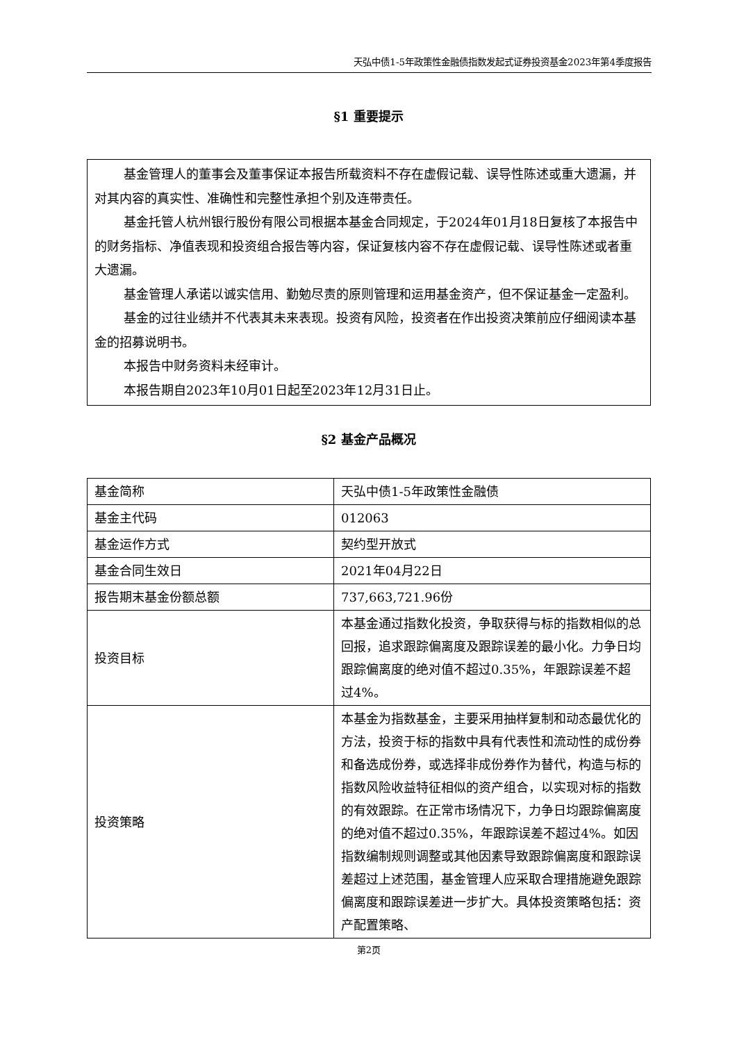天弘中债1-5年政策性金融债指数发起式证券投资基金2023年第4季度报告
§1 重要提示
基金管理人的董事会及董事保证本报告所载资料不存在虚假记载、误导性陈述或重大遗漏，并对其内容的真实性、准确性和完整性承担个别及连带责任。
基金托管人杭州银行股份有限公司根据本基金合同规定，于2024年01月18日复核了本报告中的财务指标、净值表现和投资组合报告等内容，保证复核内容不存在虚假记载、误导性陈述或者重大遗漏。
基金管理人承诺以诚实信用、勤勉尽责的原则管理和运用基金资产，但不保证基金一定盈利。
基金的过往业绩并不代表其未来表现。投资有风险，投资者在作出投资决策前应仔细阅读本基金的招募说明书。
本报告中财务资料未经审计。
本报告期自2023年10月01日起至2023年12月31日止。
§2 基金产品概况
| 基金简称 | 天弘中债1-5年政策性金融债 |
| 基金主代码 | 012063 |
| 基金运作方式 | 契约型开放式 |
| 基金合同生效日 | 2021年04月22日 |
| 报告期末基金份额总额 | 737,663,721.96份 |
| 投资目标 | 本基金通过指数化投资，争取获得与标的指数相似的总回报，追求跟踪偏离度及跟踪误差的最小化。力争日均跟踪偏离度的绝对值不超过0.35%，年跟踪误差不超过4%。 |
| 投资策略 | 本基金为指数基金，主要采用抽样复制和动态最优化的方法，投资于标的指数中具有代表性和流动性的成份券和备选成份券，或选择非成份券作为替代，构造与标的指数风险收益特征相似的资产组合，以实现对标的指数的有效跟踪。在正常市场情况下，力争日均跟踪偏离度的绝对值不超过0.35%，年跟踪误差不超过4%。如因指数编制规则调整或其他因素导致跟踪偏离度和跟踪误差超过上述范围，基金管理人应采取合理措施避免跟踪偏离度和跟踪误差进一步扩大。具体投资策略包括：资产配置策略、 |
第2页